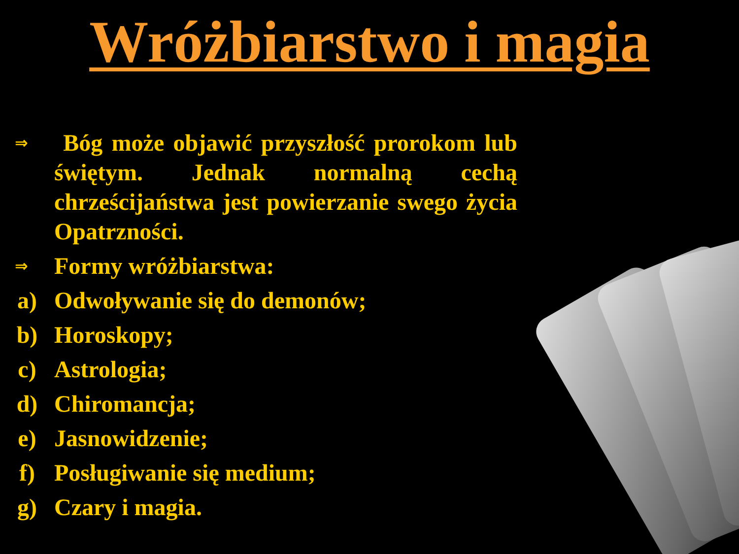Wróżbiarstwo i magia
⇒
Bóg może objawić przyszłość prorokom lub świętym. Jednak normalną cechą chrześcijaństwa jest powierzanie swego życia Opatrzności.
⇒
Formy wróżbiarstwa:
a) Odwoływanie się do demonów;
b) Horoskopy;
c) Astrologia;
d) Chiromancja;
e) Jasnowidzenie;
f) Posługiwanie się medium;
g) Czary i magia.